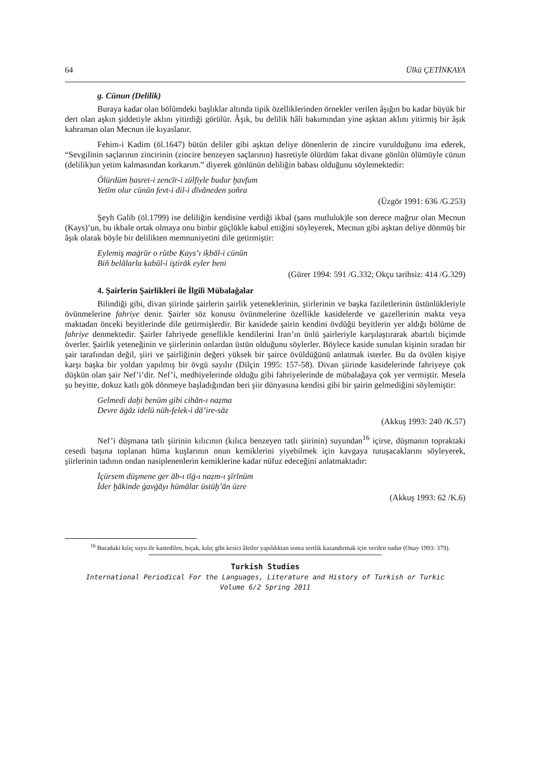64 Ülkü ÇETİNKAYA
g. Cünun (Delilik)
Buraya kadar olan bölümdeki başlıklar altında tipik özelliklerinden örnekler verilen âşığın bu kadar büyük bir dert olan aşkın şiddetiyle aklını yitirdiği görülür. Âşık, bu delilik hâli bakımından yine aşktan aklını yitirmiş bir âşık kahraman olan Mecnun ile kıyaslanır.
Fehim-i Kadim (öl.1647) bütün deliler gibi aşktan deliye dönenlerin de zincire vurulduğunu ima ederek, “Sevgilinin saçlarının zincirinin (zincire benzeyen saçlarının) hasretiyle ölürdüm fakat divane gönlün ölümüyle cünun (delilik)un yetim kalmasından korkarım.” diyerek gönlünün deliliğin babası olduğunu söylemektedir:
Ölürdüm ḥasret-i zencīr-i zülfiyle budur ḫavfum
Yetīm olur cünūn fevt-i dil-i dīvāneden ṣoñra
(Üzgör 1991: 636 /G.253)
Şeyh Galib (öl.1799) ise deliliğin kendisine verdiği ikbal (şans mutluluk)le son derece mağrur olan Mecnun (Kays)’un, bu ikbale ortak olmaya onu binbir güçlükle kabul ettiğini söyleyerek, Mecnun gibi aşktan deliye dönmüş bir âşık olarak böyle bir delilikten memnuniyetini dile getirmiştir:
Eylemiş maġrūr o rütbe Ḳays’ı iḳbāl-i cünūn
Biñ belālarla ḳabūl-i iştirāk eyler beni
(Gürer 1994: 591 /G.332; Okçu tarihsiz: 414 /G.329)
4. Şairlerin Şairlikleri ile İlgili Mübalağalar
Bilindiği gibi, divan şiirinde şairlerin şairlik yeteneklerinin, şiirlerinin ve başka faziletlerinin üstünlükleriyle övünmelerine fahriye denir. Şairler söz konusu övünmelerine özellikle kasidelerde ve gazellerinin makta veya maktadan önceki beyitlerinde dile getirmişlerdir. Bir kasidede şairin kendini övdüğü beyitlerin yer aldığı bölüme de fahriye denmektedir. Şairler fahriyede genellikle kendilerini İran’ın ünlü şairleriyle karşılaştırarak abartılı biçimde överler. Şairlik yeteneğinin ve şiirlerinin onlardan üstün olduğunu söylerler. Böylece kaside sunulan kişinin sıradan bir şair tarafından değil, şiiri ve şairliğinin değeri yüksek bir şairce övüldüğünü anlatmak isterler. Bu da övülen kişiye karşı başka bir yoldan yapılmış bir övgü sayılır (Dilçin 1995: 157-58). Divan şiirinde kasidelerinde fahriyeye çok düşkün olan şair Nef’i’dir. Nef’i, medhiyelerinde olduğu gibi fahriyelerinde de mübalağaya çok yer vermiştir. Mesela şu beyitte, dokuz katlı gök dönmeye başladığından beri şiir dünyasına kendisi gibi bir şairin gelmediğini söylemiştir:
Gelmedi daḫi benüm gibi cihān-ı naẓma
Devre āġāz idelü nüh-felek-i dā’ire-sāz
(Akkuş 1993: 240 /K.57)
Nef’i düşmana tatlı şiirinin kılıcının (kılıca benzeyen tatlı şiirinin) suyundan<sup>16</sup> içirse, düşmanın topraktaki cesedi başına toplanan hüma kuşlarının onun kemiklerini yiyebilmek için kavgaya tutuşacaklarını söyleyerek, şiirlerinin tadının ondan nasiplenenlerin kemiklerine kadar nüfuz edeceğini anlatmaktadır:
İçürsem düşmene ger āb-ı tīġ-ı naẓm-ı şīrīnüm
İder ḫākinde ġavġāyı hümālar üstüḫ’ān üzre
(Akkuş 1993: 62 /K.6)
<sup>16</sup> Buradaki kılıç suyu ile kastedilen, bıçak, kılıç gibi kesici âletler yapıldıktan sonra sertlik kazandırmak için verilen sudur (Onay 1993: 379).
Turkish Studies
International Periodical For the Languages, Literature and History of Turkish or Turkic
Volume 6/2 Spring 2011